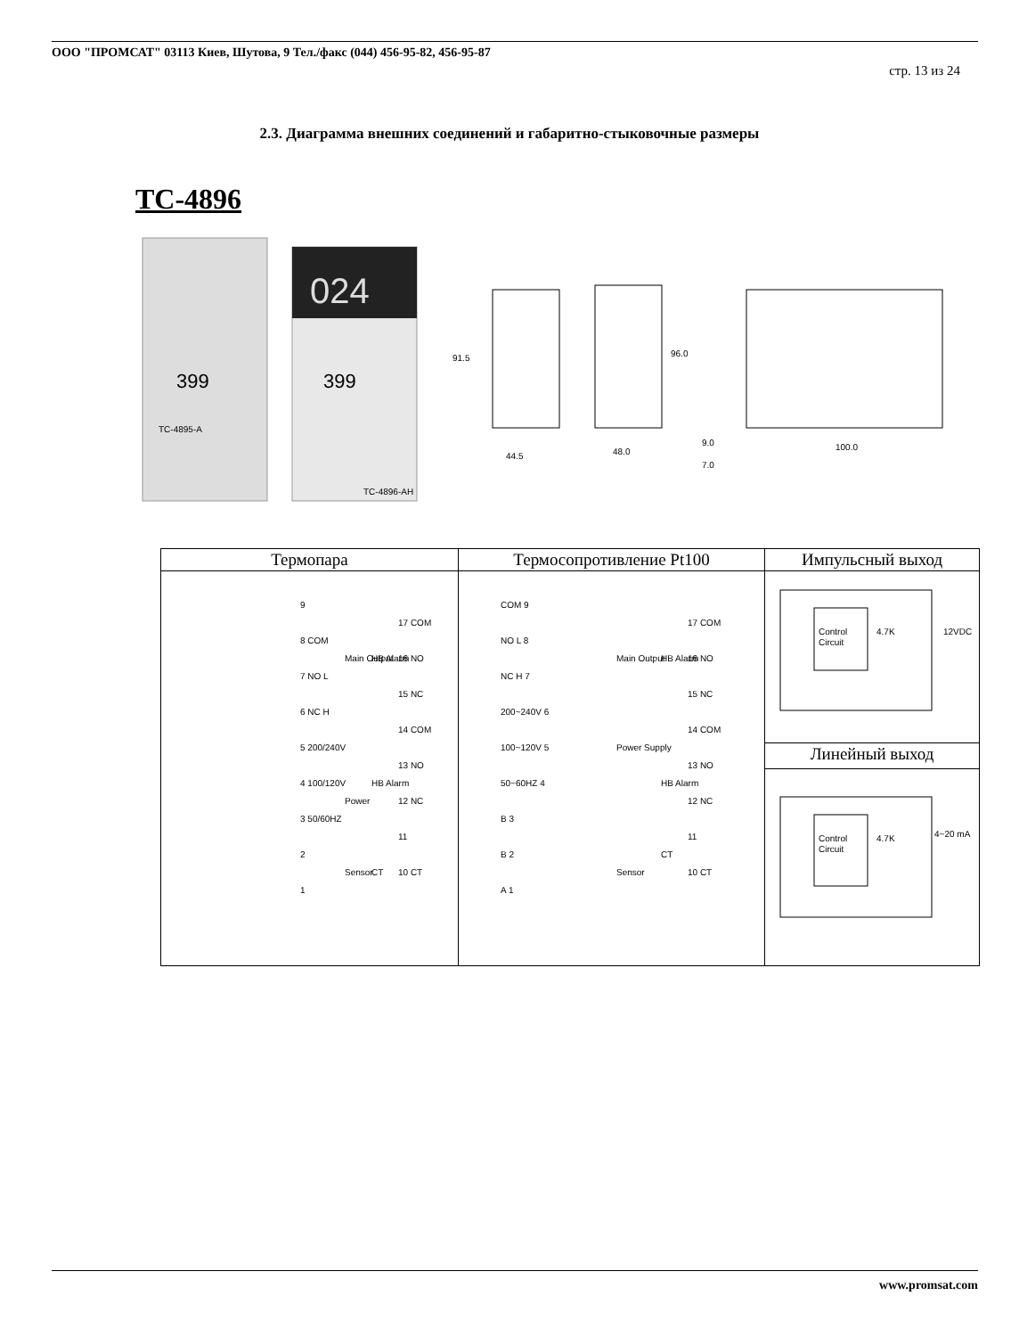ООО "ПРОМСАТ" 03113 Киев, Шутова, 9 Тел./факс (044) 456-95-82, 456-95-87
стр. 13 из 24
2.3. Диаграмма внешних соединений и габаритно-стыковочные размеры
TC-4896
024
399
399
TC-4895-A
TC-4896-AH
91.5
44.5
96.0
48.0
9.0
7.0
100.0
| Термопара | Термосопротивление Pt100 | Импульсный выход |
| 9 8 COM 7 NO L 6 NC H 5 200/240V 4 100/120V 3 50/60HZ 2 1 Main Output Power Sensor HB Alarm HB Alarm CT 17 COM 16 NO 15 NC 14 COM 13 NO 12 NC 11 10 CT | COM 9 NO L 8 NC H 7 200~240V 6 100~120V 5 50~60HZ 4 B 3 B 2 A 1 Main Output Power Supply Sensor HB Alarm HB Alarm CT 17 COM 16 NO 15 NC 14 COM 13 NO 12 NC 11 10 CT | Control Circuit 4.7K 12VDC |
| | | Линейный выход |
| | | Control Circuit 4.7K 4~20 mA |
www.promsat.com